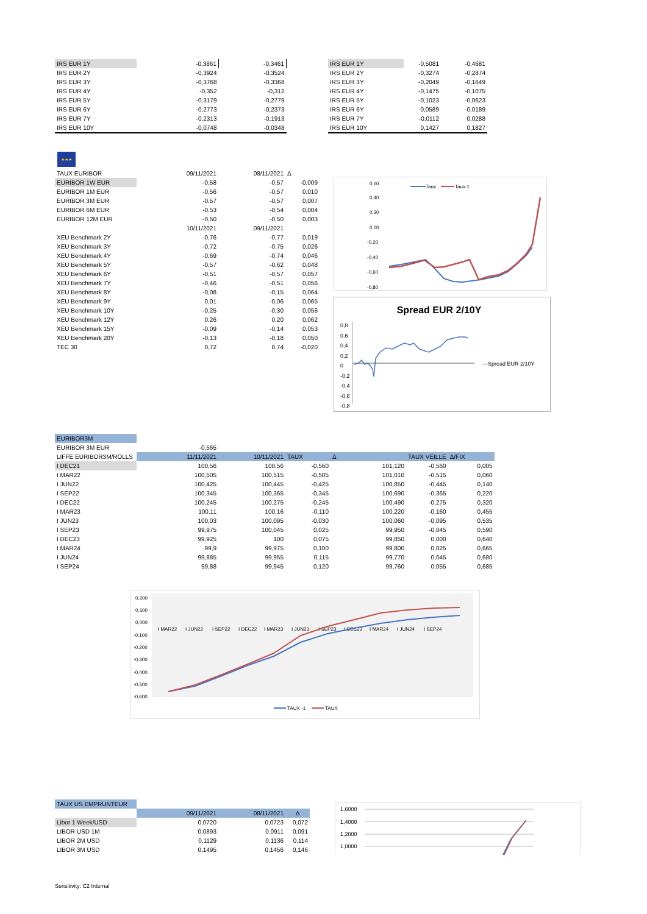| IRS EUR 1Y | -0,3861 | -0,3461 |
| IRS EUR 2Y | -0,3924 | -0,3524 |
| IRS EUR 3Y | -0,3768 | -0,3368 |
| IRS EUR 4Y | -0,352 | -0,312 |
| IRS EUR 5Y | -0,3179 | -0,2779 |
| IRS EUR 6Y | -0,2773 | -0,2373 |
| IRS EUR 7Y | -0,2313 | -0,1913 |
| IRS EUR 10Y | -0,0748 | -0,0348 |
| IRS EUR 1Y | -0,5081 | -0,4681 |
| IRS EUR 2Y | -0,3274 | -0,2874 |
| IRS EUR 3Y | -0,2049 | -0,1649 |
| IRS EUR 4Y | -0,1475 | -0,1075 |
| IRS EUR 5Y | -0,1023 | -0,0623 |
| IRS EUR 6Y | -0,0589 | -0,0189 |
| IRS EUR 7Y | -0,0112 | 0,0288 |
| IRS EUR 10Y | 0,1427 | 0,1827 |
★★★
| TAUX EURIBOR | 09/11/2021 | 08/11/2021 | Δ |
| EURIBOR 1W EUR | -0,58 | -0,57 | -0,009 |
| EURIBOR 1M EUR | -0,56 | -0,57 | 0,010 |
| EURIBOR 3M EUR | -0,57 | -0,57 | 0,007 |
| EURIBOR 6M EUR | -0,53 | -0,54 | 0,004 |
| EURIBOR 12M EUR | -0,50 | -0,50 | 0,003 |
| | 10/11/2021 | 09/11/2021 | |
| XEU Benchmark 2Y | -0,76 | -0,77 | 0,019 |
| XEU Benchmark 3Y | -0,72 | -0,75 | 0,026 |
| XEU Benchmark 4Y | -0,69 | -0,74 | 0,046 |
| XEU Benchmark 5Y | -0,57 | -0,62 | 0,048 |
| XEU Benchmark 6Y | -0,51 | -0,57 | 0,057 |
| XEU Benchmark 7Y | -0,46 | -0,51 | 0,056 |
| XEU Benchmark 8Y | -0,08 | -0,15 | 0,064 |
| XEU Benchmark 9Y | 0,01 | -0,06 | 0,065 |
| XEU Benchmark 10Y | -0,25 | -0,30 | 0,056 |
| XEU Benchmark 12Y | 0,26 | 0,20 | 0,062 |
| XEU Benchmark 15Y | -0,09 | -0,14 | 0,053 |
| XEU Benchmark 20Y | -0,13 | -0,18 | 0,050 |
| TEC 30 | 0,72 | 0,74 | -0,020 |
0,60
0,40
0,20
0,00
-0,20
-0,40
-0,60
-0,80
Taux
Taux-1
Spread EUR 2/10Y
0,8
0,6
0,4
0,2
0
-0,2
-0,4
-0,6
-0,8
—Spread EUR 2/10Y
| EURIBOR3M | | | | | | |
| EURIBOR 3M EUR | -0,565 | | | | | |
| LIFFE EURIBOR3M/ROLLS | 11/11/2021 | 10/11/2021 | TAUX | Δ | TAUX VEILLE | Δ/FIX |
| I DEC21 | 100,56 | 100,56 | -0,560 | 101,120 | -0,560 | 0,005 |
| I MAR22 | 100,505 | 100,515 | -0,505 | 101,010 | -0,515 | 0,060 |
| I JUN22 | 100,425 | 100,445 | -0,425 | 100,850 | -0,445 | 0,140 |
| I SEP22 | 100,345 | 100,365 | -0,345 | 100,690 | -0,365 | 0,220 |
| I DEC22 | 100,245 | 100,275 | -0,245 | 100,490 | -0,275 | 0,320 |
| I MAR23 | 100,11 | 100,16 | -0,110 | 100,220 | -0,160 | 0,455 |
| I JUN23 | 100,03 | 100,095 | -0,030 | 100,060 | -0,095 | 0,535 |
| I SEP23 | 99,975 | 100,045 | 0,025 | 99,950 | -0,045 | 0,590 |
| I DEC23 | 99,925 | 100 | 0,075 | 99,850 | 0,000 | 0,640 |
| I MAR24 | 99,9 | 99,975 | 0,100 | 99,800 | 0,025 | 0,665 |
| I JUN24 | 99,885 | 99,955 | 0,115 | 99,770 | 0,045 | 0,680 |
| I SEP24 | 99,88 | 99,945 | 0,120 | 99,760 | 0,055 | 0,685 |
0,200
0,100
0,000
-0,100
-0,200
-0,300
-0,400
-0,500
-0,600
I MAR22
I JUN22
I SEP22
I DEC22
I MAR23
I JUN23
I SEP23
I DEC23
I MAR24
I JUN24
I SEP24
TAUX -1
TAUX
| TAUX US EMPRUNTEUR | | | |
| | 09/11/2021 | 08/11/2021 | Δ |
| Libor 1 Week/USD | 0,0720 | 0,0723 | 0,072 |
| LIBOR USD 1M | 0,0893 | 0,0911 | 0,091 |
| LIBOR 2M USD | 0,1129 | 0,1136 | 0,114 |
| LIBOR 3M USD | 0,1495 | 0,1456 | 0,146 |
1,6000
1,4000
1,2000
1,0000
Sensitivity: C2 Internal